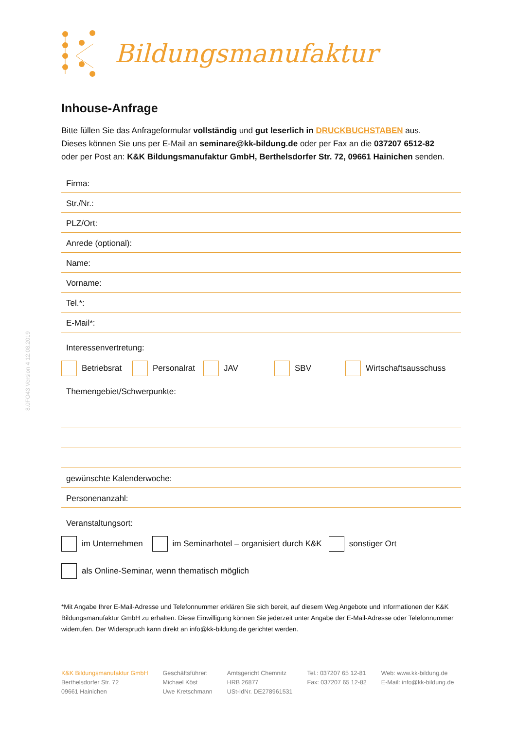8.0FO43 Version 4 12.08.2019
Bildungsmanufaktur
Inhouse-Anfrage
Bitte füllen Sie das Anfrageformular vollständig und gut leserlich in DRUCKBUCHSTABEN aus.
Dieses können Sie uns per E-Mail an seminare@kk-bildung.de oder per Fax an die 037207 6512-82
oder per Post an: K&K Bildungsmanufaktur GmbH, Berthelsdorfer Str. 72, 09661 Hainichen senden.
Firma:
Str./Nr.:
PLZ/Ort:
Anrede (optional):
Name:
Vorname:
Tel.*:
E-Mail*:
Interessenvertretung:
Betriebsrat Personalrat JAV SBV Wirtschaftsausschuss
Themengebiet/Schwerpunkte:
gewünschte Kalenderwoche:
Personenanzahl:
Veranstaltungsort:
im Unternehmen im Seminarhotel – organisiert durch K&K sonstiger Ort
als Online-Seminar, wenn thematisch möglich
*Mit Angabe Ihrer E-Mail-Adresse und Telefonnummer erklären Sie sich bereit, auf diesem Weg Angebote und Informationen der K&K Bildungsmanufaktur GmbH zu erhalten. Diese Einwilligung können Sie jederzeit unter Angabe der E-Mail-Adresse oder Telefonnummer widerrufen. Der Widerspruch kann direkt an info@kk-bildung.de gerichtet werden.
K&K Bildungsmanufaktur GmbH
Berthelsdorfer Str. 72
09661 Hainichen
Geschäftsführer:
Michael Köst
Uwe Kretschmann
Amtsgericht Chemnitz
HRB 26877
USt-IdNr. DE278961531
Tel.: 037207 65 12-81
Fax: 037207 65 12-82
Web: www.kk-bildung.de
E-Mail: info@kk-bildung.de